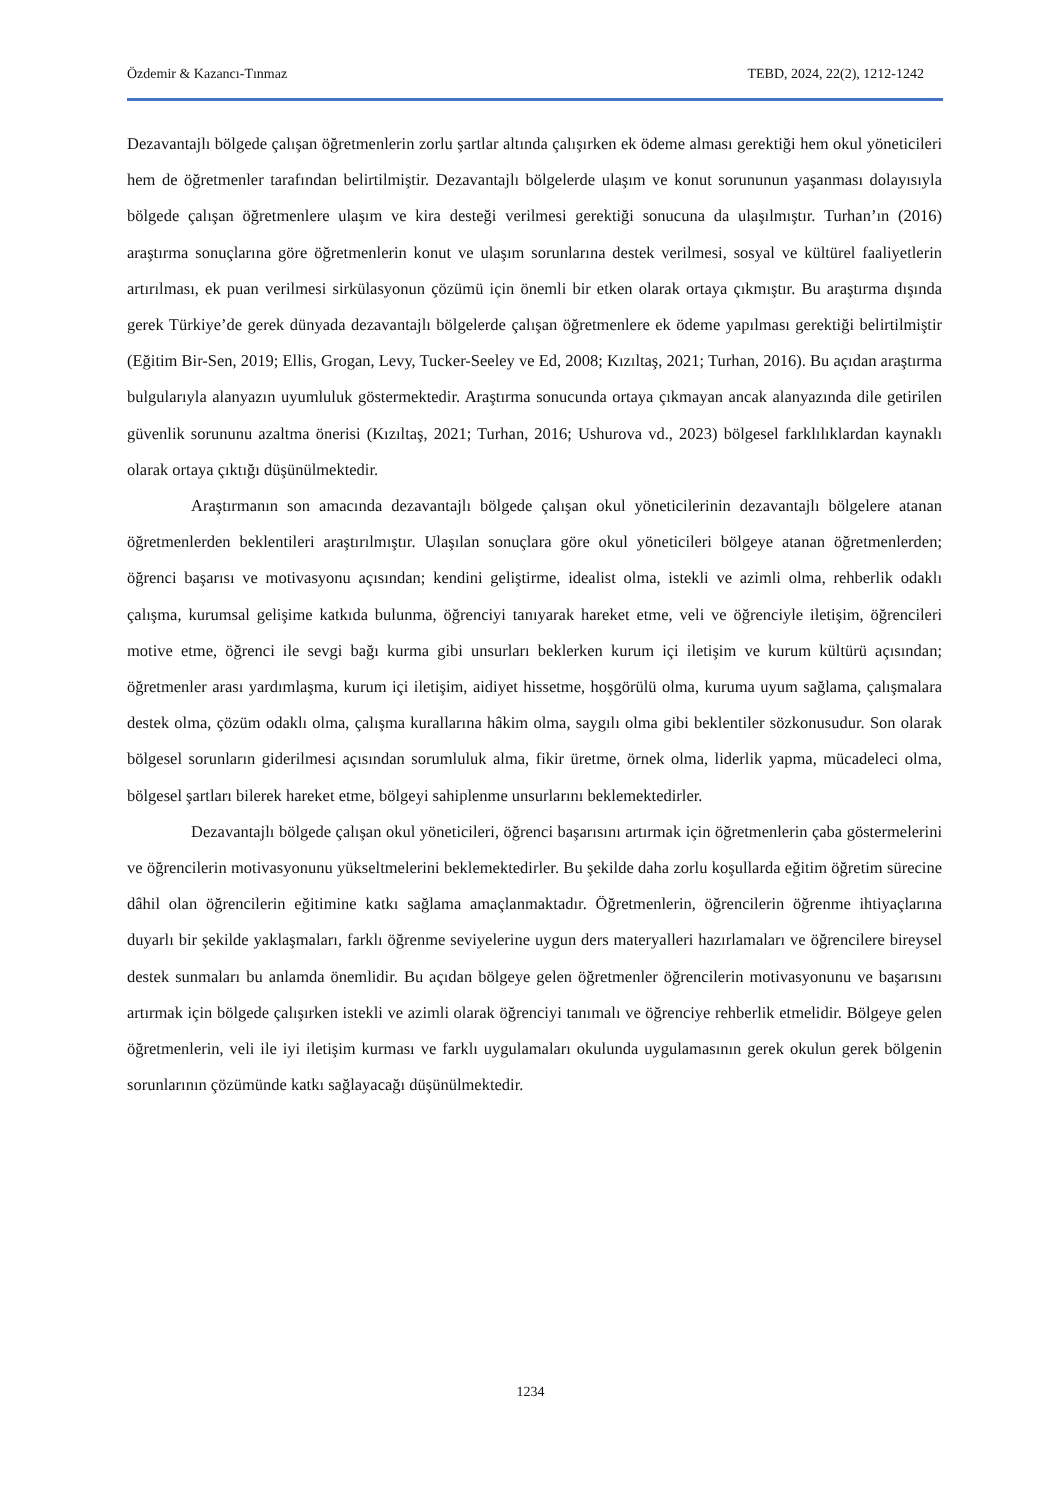Özdemir & Kazancı-Tınmaz TEBD, 2024, 22(2), 1212-1242
Dezavantajlı bölgede çalışan öğretmenlerin zorlu şartlar altında çalışırken ek ödeme alması gerektiği hem okul yöneticileri hem de öğretmenler tarafından belirtilmiştir. Dezavantajlı bölgelerde ulaşım ve konut sorununun yaşanması dolayısıyla bölgede çalışan öğretmenlere ulaşım ve kira desteği verilmesi gerektiği sonucuna da ulaşılmıştır. Turhan’ın (2016) araştırma sonuçlarına göre öğretmenlerin konut ve ulaşım sorunlarına destek verilmesi, sosyal ve kültürel faaliyetlerin artırılması, ek puan verilmesi sirkülasyonun çözümü için önemli bir etken olarak ortaya çıkmıştır. Bu araştırma dışında gerek Türkiye’de gerek dünyada dezavantajlı bölgelerde çalışan öğretmenlere ek ödeme yapılması gerektiği belirtilmiştir (Eğitim Bir-Sen, 2019; Ellis, Grogan, Levy, Tucker-Seeley ve Ed, 2008; Kızıltaş, 2021; Turhan, 2016). Bu açıdan araştırma bulgularıyla alanyazın uyumluluk göstermektedir. Araştırma sonucunda ortaya çıkmayan ancak alanyazında dile getirilen güvenlik sorununu azaltma önerisi (Kızıltaş, 2021; Turhan, 2016; Ushurova vd., 2023) bölgesel farklılıklardan kaynaklı olarak ortaya çıktığı düşünülmektedir.
Araştırmanın son amacında dezavantajlı bölgede çalışan okul yöneticilerinin dezavantajlı bölgelere atanan öğretmenlerden beklentileri araştırılmıştır. Ulaşılan sonuçlara göre okul yöneticileri bölgeye atanan öğretmenlerden; öğrenci başarısı ve motivasyonu açısından; kendini geliştirme, idealist olma, istekli ve azimli olma, rehberlik odaklı çalışma, kurumsal gelişime katkıda bulunma, öğrenciyi tanıyarak hareket etme, veli ve öğrenciyle iletişim, öğrencileri motive etme, öğrenci ile sevgi bağı kurma gibi unsurları beklerken kurum içi iletişim ve kurum kültürü açısından; öğretmenler arası yardımlaşma, kurum içi iletişim, aidiyet hissetme, hoşgörülü olma, kuruma uyum sağlama, çalışmalara destek olma, çözüm odaklı olma, çalışma kurallarına hâkim olma, saygılı olma gibi beklentiler sözkonusudur. Son olarak bölgesel sorunların giderilmesi açısından sorumluluk alma, fikir üretme, örnek olma, liderlik yapma, mücadeleci olma, bölgesel şartları bilerek hareket etme, bölgeyi sahiplenme unsurlarını beklemektedirler.
Dezavantajlı bölgede çalışan okul yöneticileri, öğrenci başarısını artırmak için öğretmenlerin çaba göstermelerini ve öğrencilerin motivasyonunu yükseltmelerini beklemektedirler. Bu şekilde daha zorlu koşullarda eğitim öğretim sürecine dâhil olan öğrencilerin eğitimine katkı sağlama amaçlanmaktadır. Öğretmenlerin, öğrencilerin öğrenme ihtiyaçlarına duyarlı bir şekilde yaklaşmaları, farklı öğrenme seviyelerine uygun ders materyalleri hazırlamaları ve öğrencilere bireysel destek sunmaları bu anlamda önemlidir. Bu açıdan bölgeye gelen öğretmenler öğrencilerin motivasyonunu ve başarısını artırmak için bölgede çalışırken istekli ve azimli olarak öğrenciyi tanımalı ve öğrenciye rehberlik etmelidir. Bölgeye gelen öğretmenlerin, veli ile iyi iletişim kurması ve farklı uygulamaları okulunda uygulamasının gerek okulun gerek bölgenin sorunlarının çözümünde katkı sağlayacağı düşünülmektedir.
1234